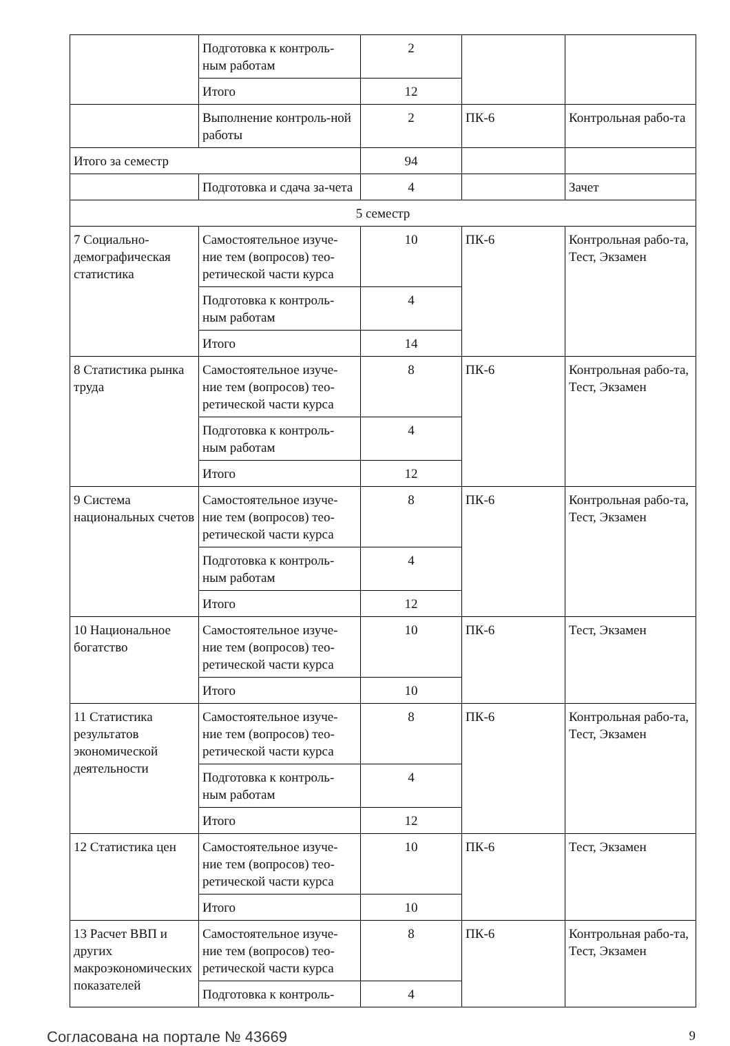| | Подготовка к контроль-ным работам | 2 | | |
| | Итого | 12 | | |
| | Выполнение контроль-ной работы | 2 | ПК-6 | Контрольная рабо-та |
| Итого за семестр | | 94 | | |
| | Подготовка и сдача за-чета | 4 | | Зачет |
| 5 семестр | | | | |
| 7 Социально-демографическая статистика | Самостоятельное изуче-ние тем (вопросов) тео-ретической части курса | 10 | ПК-6 | Контрольная рабо-та, Тест, Экзамен |
| | Подготовка к контроль-ным работам | 4 | | |
| | Итого | 14 | | |
| 8 Статистика рынка труда | Самостоятельное изуче-ние тем (вопросов) тео-ретической части курса | 8 | ПК-6 | Контрольная рабо-та, Тест, Экзамен |
| | Подготовка к контроль-ным работам | 4 | | |
| | Итого | 12 | | |
| 9 Система национальных счетов | Самостоятельное изуче-ние тем (вопросов) тео-ретической части курса | 8 | ПК-6 | Контрольная рабо-та, Тест, Экзамен |
| | Подготовка к контроль-ным работам | 4 | | |
| | Итого | 12 | | |
| 10 Национальное богатство | Самостоятельное изуче-ние тем (вопросов) тео-ретической части курса | 10 | ПК-6 | Тест, Экзамен |
| | Итого | 10 | | |
| 11 Статистика результатов экономической деятельности | Самостоятельное изуче-ние тем (вопросов) тео-ретической части курса | 8 | ПК-6 | Контрольная рабо-та, Тест, Экзамен |
| | Подготовка к контроль-ным работам | 4 | | |
| | Итого | 12 | | |
| 12 Статистика цен | Самостоятельное изуче-ние тем (вопросов) тео-ретической части курса | 10 | ПК-6 | Тест, Экзамен |
| | Итого | 10 | | |
| 13 Расчет ВВП и других макроэкономических показателей | Самостоятельное изуче-ние тем (вопросов) тео-ретической части курса | 8 | ПК-6 | Контрольная рабо-та, Тест, Экзамен |
| | Подготовка к контроль- | 4 | | |
Согласована на портале № 43669 9